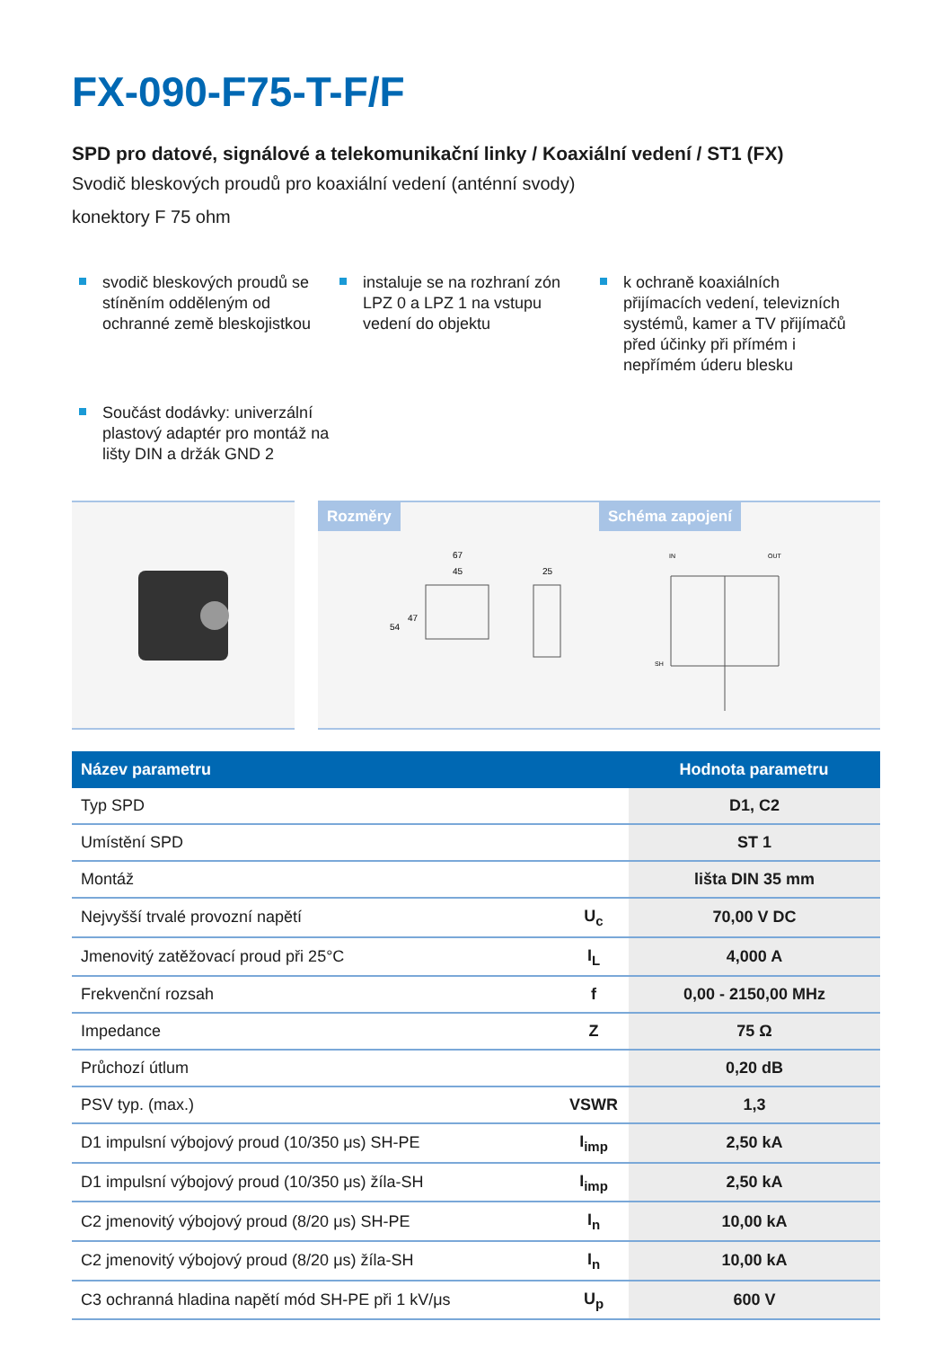FX-090-F75-T-F/F
SPD pro datové, signálové a telekomunikační linky / Koaxiální vedení / ST1 (FX)
Svodič bleskových proudů pro koaxiální vedení (anténní svody)
konektory F 75 ohm
svodič bleskových proudů se stíněním odděleným od ochranné země bleskojistkou
instaluje se na rozhraní zón LPZ 0 a LPZ 1 na vstupu vedení do objektu
k ochraně koaxiálních přijímacích vedení, televizních systémů, kamer a TV přijímačů před účinky při přímém i nepřímém úderu blesku
Součást dodávky: univerzální plastový adaptér pro montáž na lišty DIN a držák GND 2
Rozměry
67
45
25
54
47
Schéma zapojení
IN
OUT
SH
| Název parametru | | Hodnota parametru |
| --- | --- | --- |
| Typ SPD | | D1, C2 |
| Umístění SPD | | ST 1 |
| Montáž | | lišta DIN 35 mm |
| Nejvyšší trvalé provozní napětí | U<sub>c</sub> | 70,00 V DC |
| Jmenovitý zatěžovací proud při 25°C | I<sub>L</sub> | 4,000 A |
| Frekvenční rozsah | f | 0,00 - 2150,00 MHz |
| Impedance | Z | 75 Ω |
| Průchozí útlum | | 0,20 dB |
| PSV typ. (max.) | VSWR | 1,3 |
| D1 impulsní výbojový proud (10/350 μs) SH-PE | I<sub>imp</sub> | 2,50 kA |
| D1 impulsní výbojový proud (10/350 μs) žíla-SH | I<sub>imp</sub> | 2,50 kA |
| C2 jmenovitý výbojový proud (8/20 μs) SH-PE | I<sub>n</sub> | 10,00 kA |
| C2 jmenovitý výbojový proud (8/20 μs) žíla-SH | I<sub>n</sub> | 10,00 kA |
| C3 ochranná hladina napětí mód SH-PE při 1 kV/μs | U<sub>p</sub> | 600 V |